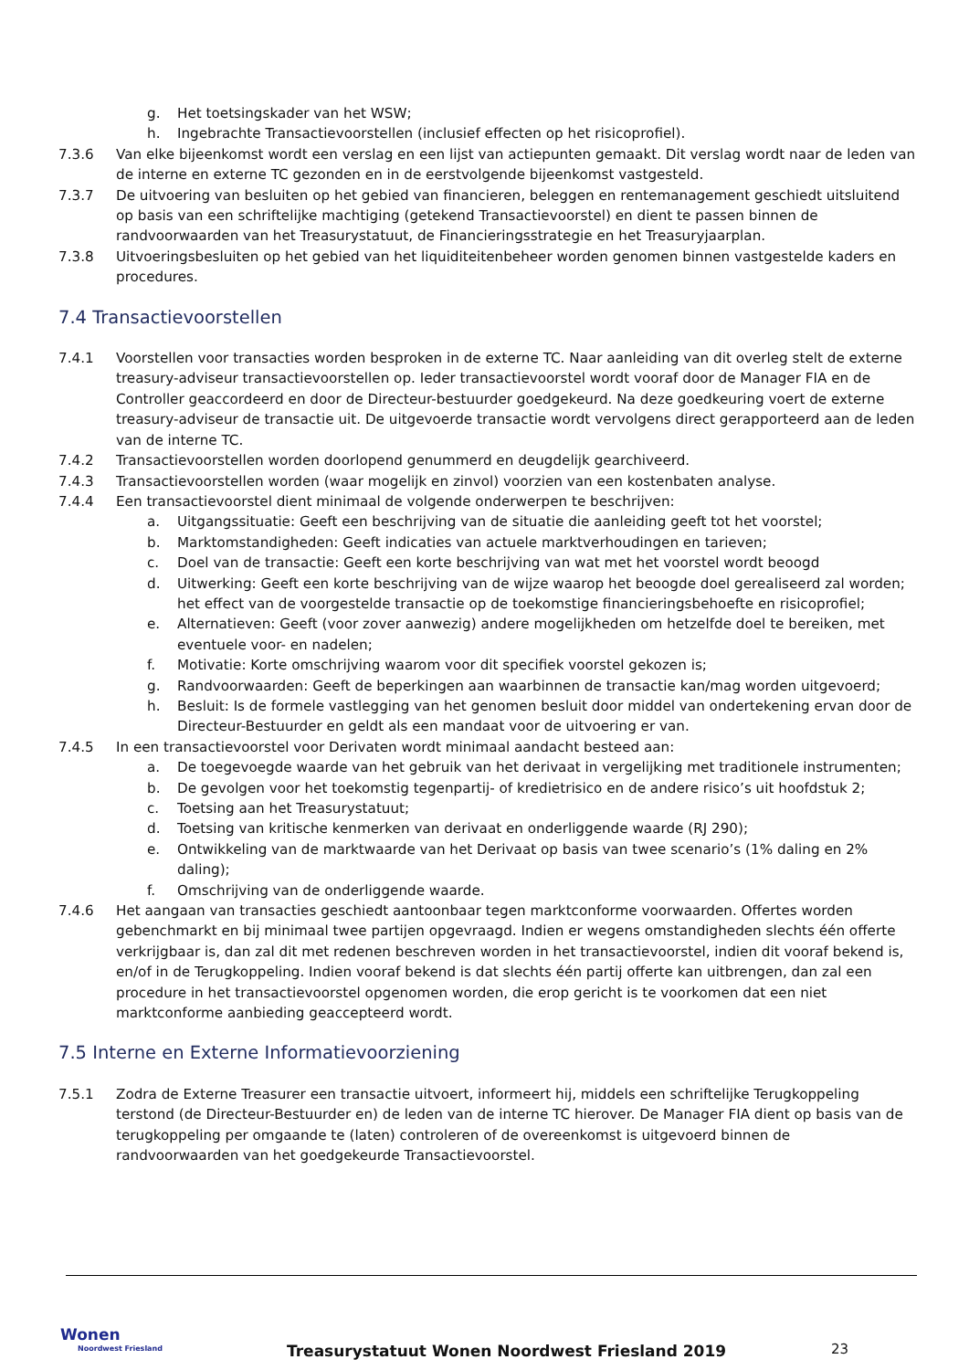g. Het toetsingskader van het WSW;
h. Ingebrachte Transactievoorstellen (inclusief effecten op het risicoprofiel).
7.3.6 Van elke bijeenkomst wordt een verslag en een lijst van actiepunten gemaakt. Dit verslag wordt naar de leden van de interne en externe TC gezonden en in de eerstvolgende bijeenkomst vastgesteld.
7.3.7 De uitvoering van besluiten op het gebied van financieren, beleggen en rentemanagement geschiedt uitsluitend op basis van een schriftelijke machtiging (getekend Transactievoorstel) en dient te passen binnen de randvoorwaarden van het Treasurystatuut, de Financieringsstrategie en het Treasuryjaarplan.
7.3.8 Uitvoeringsbesluiten op het gebied van het liquiditeitenbeheer worden genomen binnen vastgestelde kaders en procedures.
7.4 Transactievoorstellen
7.4.1 Voorstellen voor transacties worden besproken in de externe TC. Naar aanleiding van dit overleg stelt de externe treasury-adviseur transactievoorstellen op. Ieder transactievoorstel wordt vooraf door de Manager FIA en de Controller geaccordeerd en door de Directeur-bestuurder goedgekeurd. Na deze goedkeuring voert de externe treasury-adviseur de transactie uit. De uitgevoerde transactie wordt vervolgens direct gerapporteerd aan de leden van de interne TC.
7.4.2 Transactievoorstellen worden doorlopend genummerd en deugdelijk gearchiveerd.
7.4.3 Transactievoorstellen worden (waar mogelijk en zinvol) voorzien van een kostenbaten analyse.
7.4.4 Een transactievoorstel dient minimaal de volgende onderwerpen te beschrijven:
a. Uitgangssituatie: Geeft een beschrijving van de situatie die aanleiding geeft tot het voorstel;
b. Marktomstandigheden: Geeft indicaties van actuele marktverhoudingen en tarieven;
c. Doel van de transactie: Geeft een korte beschrijving van wat met het voorstel wordt beoogd
d. Uitwerking: Geeft een korte beschrijving van de wijze waarop het beoogde doel gerealiseerd zal worden; het effect van de voorgestelde transactie op de toekomstige financieringsbehoefte en risicoprofiel;
e. Alternatieven: Geeft (voor zover aanwezig) andere mogelijkheden om hetzelfde doel te bereiken, met eventuele voor- en nadelen;
f. Motivatie: Korte omschrijving waarom voor dit specifiek voorstel gekozen is;
g. Randvoorwaarden: Geeft de beperkingen aan waarbinnen de transactie kan/mag worden uitgevoerd;
h. Besluit: Is de formele vastlegging van het genomen besluit door middel van ondertekening ervan door de Directeur-Bestuurder en geldt als een mandaat voor de uitvoering er van.
7.4.5 In een transactievoorstel voor Derivaten wordt minimaal aandacht besteed aan:
a. De toegevoegde waarde van het gebruik van het derivaat in vergelijking met traditionele instrumenten;
b. De gevolgen voor het toekomstig tegenpartij- of kredietrisico en de andere risico’s uit hoofdstuk 2;
c. Toetsing aan het Treasurystatuut;
d. Toetsing van kritische kenmerken van derivaat en onderliggende waarde (RJ 290);
e. Ontwikkeling van de marktwaarde van het Derivaat op basis van twee scenario’s (1% daling en 2% daling);
f. Omschrijving van de onderliggende waarde.
7.4.6 Het aangaan van transacties geschiedt aantoonbaar tegen marktconforme voorwaarden. Offertes worden gebenchmarkt en bij minimaal twee partijen opgevraagd. Indien er wegens omstandigheden slechts één offerte verkrijgbaar is, dan zal dit met redenen beschreven worden in het transactievoorstel, indien dit vooraf bekend is, en/of in de Terugkoppeling. Indien vooraf bekend is dat slechts één partij offerte kan uitbrengen, dan zal een procedure in het transactievoorstel opgenomen worden, die erop gericht is te voorkomen dat een niet marktconforme aanbieding geaccepteerd wordt.
7.5 Interne en Externe Informatievoorziening
7.5.1 Zodra de Externe Treasurer een transactie uitvoert, informeert hij, middels een schriftelijke Terugkoppeling terstond (de Directeur-Bestuurder en) de leden van de interne TC hierover. De Manager FIA dient op basis van de terugkoppeling per omgaande te (laten) controleren of de overeenkomst is uitgevoerd binnen de randvoorwaarden van het goedgekeurde Transactievoorstel.
Wonen
Noordwest Friesland
Treasurystatuut Wonen Noordwest Friesland 2019
23